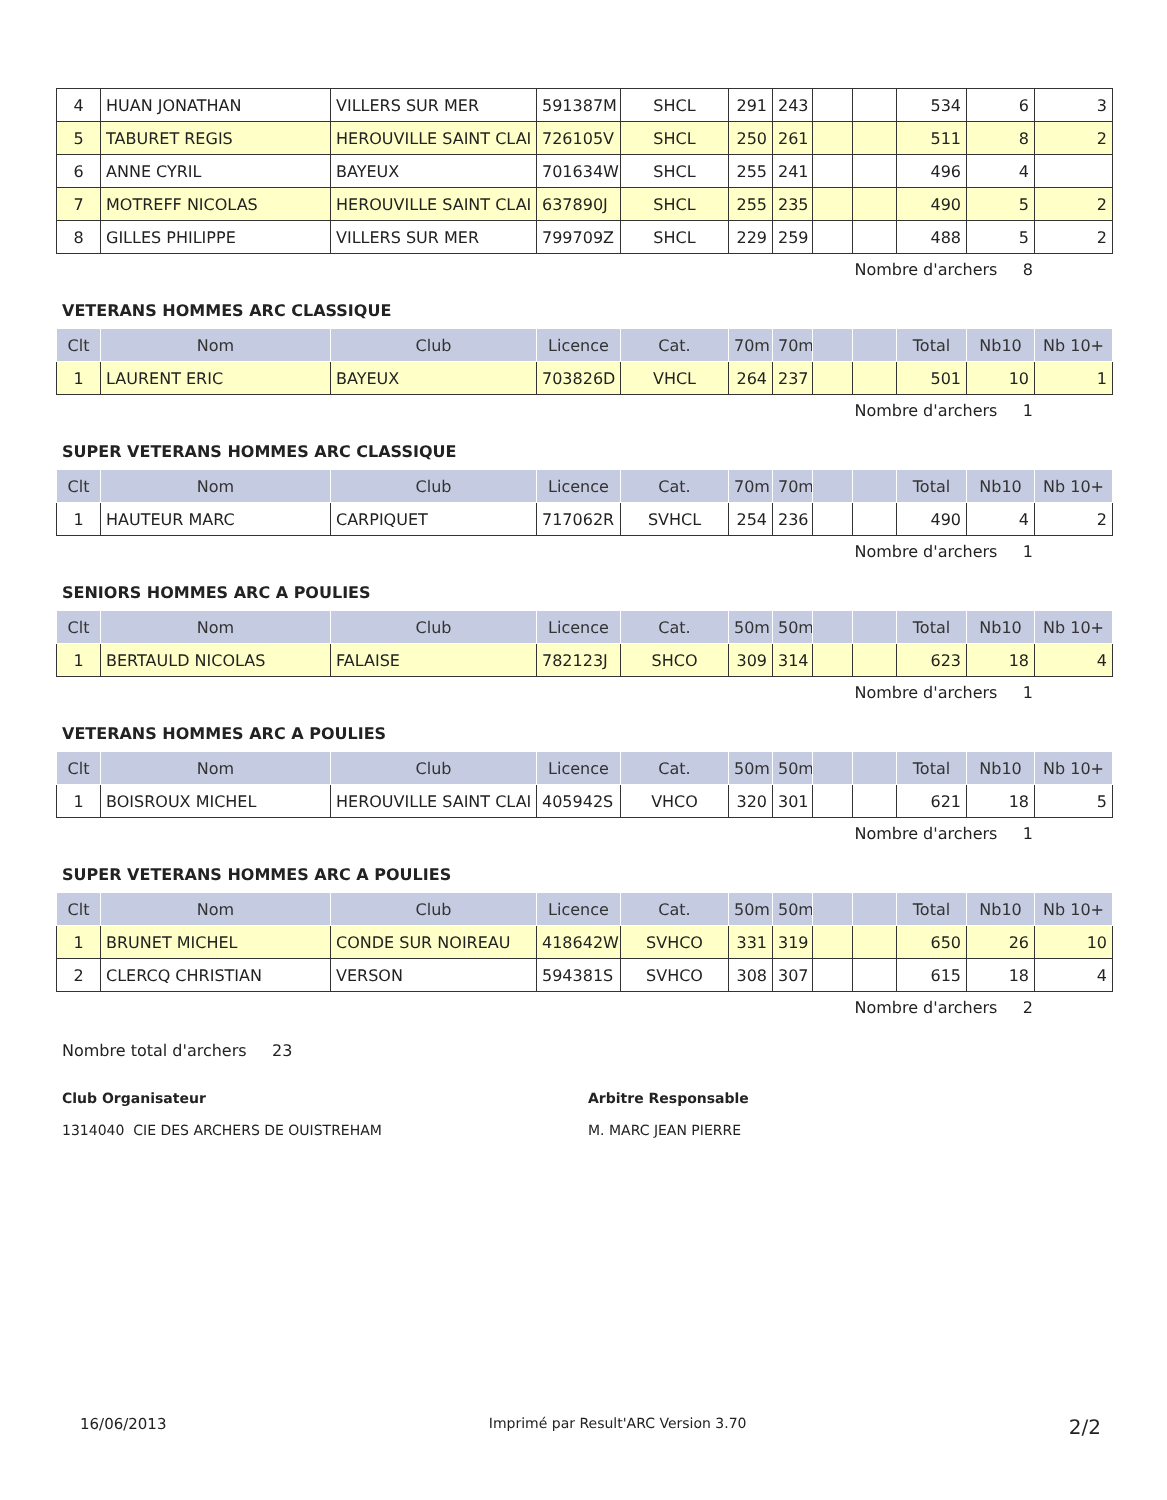| 4 | HUAN JONATHAN | VILLERS SUR MER | 591387M | SHCL | 291 | 243 | | | 534 | 6 | 3 |
| 5 | TABURET REGIS | HEROUVILLE SAINT CLAI | 726105V | SHCL | 250 | 261 | | | 511 | 8 | 2 |
| 6 | ANNE CYRIL | BAYEUX | 701634W | SHCL | 255 | 241 | | | 496 | 4 | |
| 7 | MOTREFF NICOLAS | HEROUVILLE SAINT CLAI | 637890J | SHCL | 255 | 235 | | | 490 | 5 | 2 |
| 8 | GILLES PHILIPPE | VILLERS SUR MER | 799709Z | SHCL | 229 | 259 | | | 488 | 5 | 2 |
Nombre d'archers 8
VETERANS HOMMES ARC CLASSIQUE
| Clt | Nom | Club | Licence | Cat. | 70m | 70m | | | Total | Nb10 | Nb 10+ |
| --- | --- | --- | --- | --- | --- | --- | --- | --- | --- | --- | --- |
| 1 | LAURENT ERIC | BAYEUX | 703826D | VHCL | 264 | 237 | | | 501 | 10 | 1 |
Nombre d'archers 1
SUPER VETERANS HOMMES ARC CLASSIQUE
| Clt | Nom | Club | Licence | Cat. | 70m | 70m | | | Total | Nb10 | Nb 10+ |
| --- | --- | --- | --- | --- | --- | --- | --- | --- | --- | --- | --- |
| 1 | HAUTEUR MARC | CARPIQUET | 717062R | SVHCL | 254 | 236 | | | 490 | 4 | 2 |
Nombre d'archers 1
SENIORS HOMMES ARC A POULIES
| Clt | Nom | Club | Licence | Cat. | 50m | 50m | | | Total | Nb10 | Nb 10+ |
| --- | --- | --- | --- | --- | --- | --- | --- | --- | --- | --- | --- |
| 1 | BERTAULD NICOLAS | FALAISE | 782123J | SHCO | 309 | 314 | | | 623 | 18 | 4 |
Nombre d'archers 1
VETERANS HOMMES ARC A POULIES
| Clt | Nom | Club | Licence | Cat. | 50m | 50m | | | Total | Nb10 | Nb 10+ |
| --- | --- | --- | --- | --- | --- | --- | --- | --- | --- | --- | --- |
| 1 | BOISROUX MICHEL | HEROUVILLE SAINT CLAI | 405942S | VHCO | 320 | 301 | | | 621 | 18 | 5 |
Nombre d'archers 1
SUPER VETERANS HOMMES ARC A POULIES
| Clt | Nom | Club | Licence | Cat. | 50m | 50m | | | Total | Nb10 | Nb 10+ |
| --- | --- | --- | --- | --- | --- | --- | --- | --- | --- | --- | --- |
| 1 | BRUNET MICHEL | CONDE SUR NOIREAU | 418642W | SVHCO | 331 | 319 | | | 650 | 26 | 10 |
| 2 | CLERCQ CHRISTIAN | VERSON | 594381S | SVHCO | 308 | 307 | | | 615 | 18 | 4 |
Nombre d'archers 2
Nombre total d'archers 23
Club Organisateur
1314040 CIE DES ARCHERS DE OUISTREHAM
Arbitre Responsable
M. MARC JEAN PIERRE
16/06/2013 Imprimé par Result'ARC Version 3.70 2/2